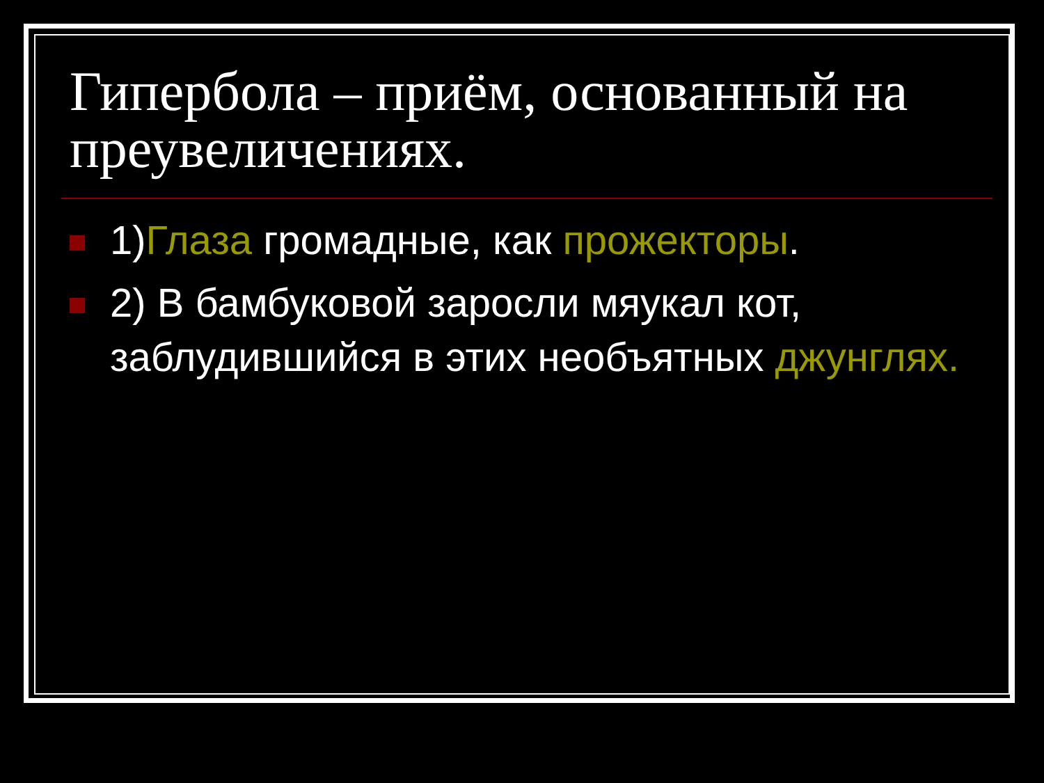Гипербола – приём, основанный на преувеличениях.
1)Глаза громадные, как прожекторы.
2) В бамбуковой заросли мяукал кот, заблудившийся в этих необъятных джунглях.